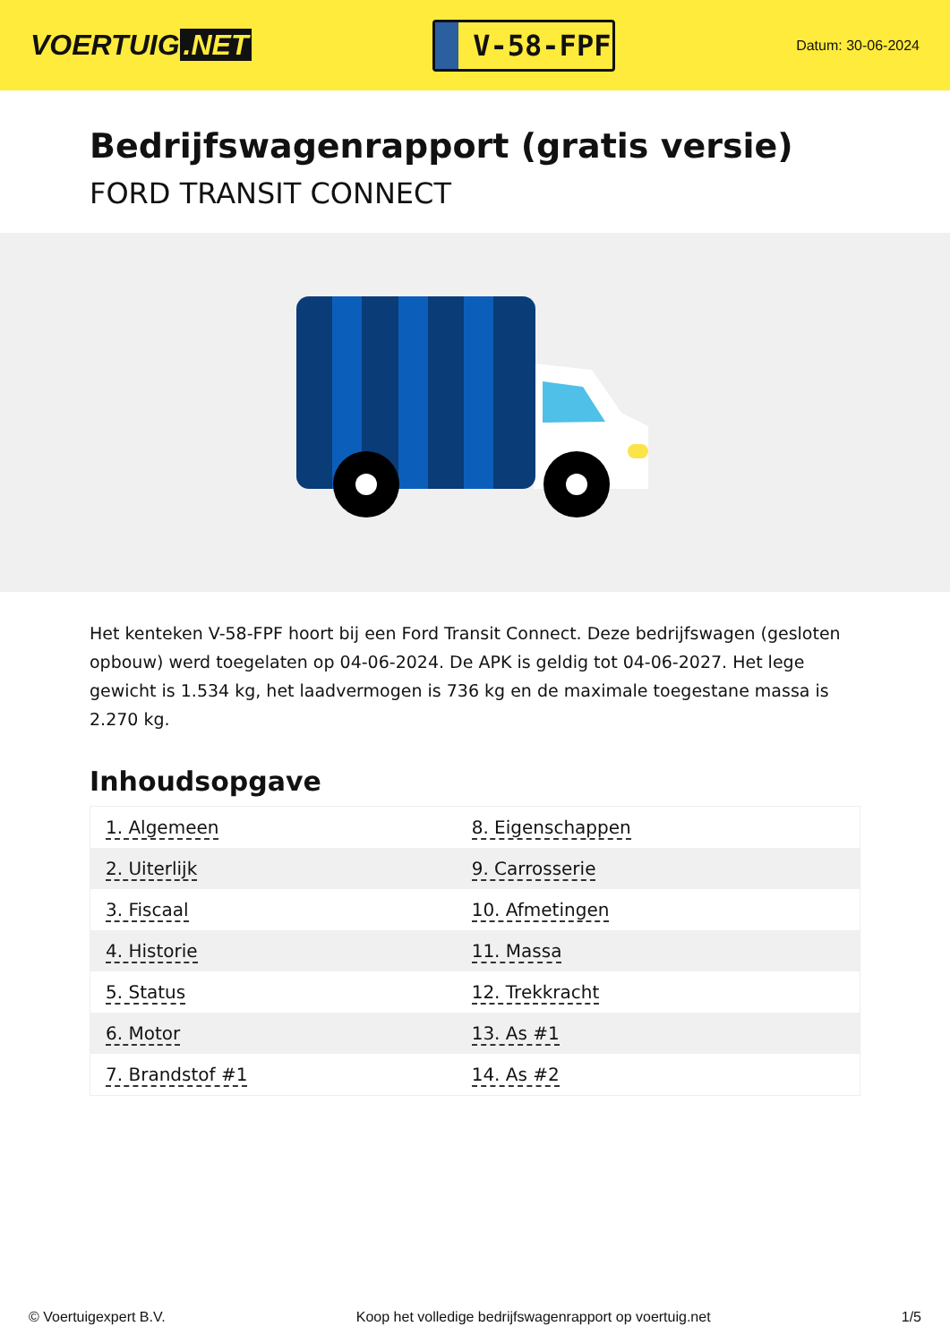VOERTUIG.NET
V-58-FPF
Datum: 30-06-2024
Bedrijfswagenrapport (gratis versie)
FORD TRANSIT CONNECT
Het kenteken V-58-FPF hoort bij een Ford Transit Connect. Deze bedrijfswagen (gesloten opbouw) werd toegelaten op 04-06-2024. De APK is geldig tot 04-06-2027. Het lege gewicht is 1.534 kg, het laadvermogen is 736 kg en de maximale toegestane massa is 2.270 kg.
Inhoudsopgave
| 1. Algemeen | 8. Eigenschappen |
| 2. Uiterlijk | 9. Carrosserie |
| 3. Fiscaal | 10. Afmetingen |
| 4. Historie | 11. Massa |
| 5. Status | 12. Trekkracht |
| 6. Motor | 13. As #1 |
| 7. Brandstof #1 | 14. As #2 |
© Voertuigexpert B.V. Koop het volledige bedrijfswagenrapport op voertuig.net 1/5